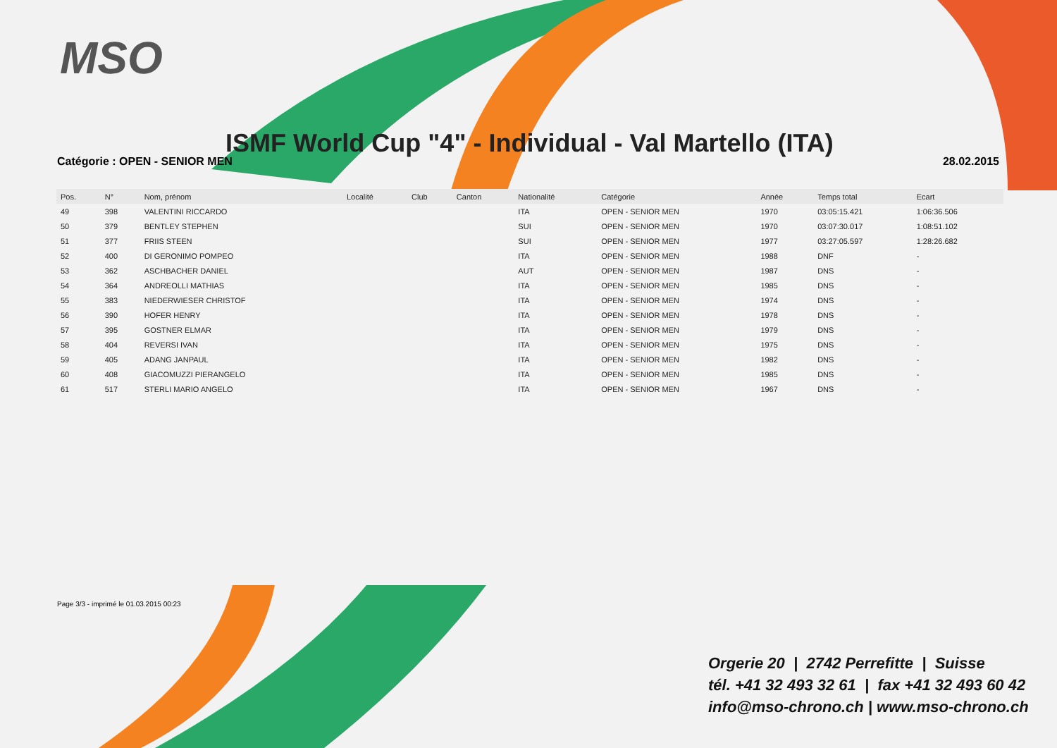MSO
ISMF World Cup "4" - Individual - Val Martello (ITA)
Catégorie : OPEN - SENIOR MEN 28.02.2015
| Pos. | N° | Nom, prénom | Localité | Club | Canton | Nationalité | Catégorie | Année | Temps total | Ecart |
| --- | --- | --- | --- | --- | --- | --- | --- | --- | --- | --- |
| 49 | 398 | VALENTINI RICCARDO | | | | ITA | OPEN - SENIOR MEN | 1970 | 03:05:15.421 | 1:06:36.506 |
| 50 | 379 | BENTLEY STEPHEN | | | | SUI | OPEN - SENIOR MEN | 1970 | 03:07:30.017 | 1:08:51.102 |
| 51 | 377 | FRIIS STEEN | | | | SUI | OPEN - SENIOR MEN | 1977 | 03:27:05.597 | 1:28:26.682 |
| 52 | 400 | DI GERONIMO POMPEO | | | | ITA | OPEN - SENIOR MEN | 1988 | DNF | - |
| 53 | 362 | ASCHBACHER DANIEL | | | | AUT | OPEN - SENIOR MEN | 1987 | DNS | - |
| 54 | 364 | ANDREOLLI MATHIAS | | | | ITA | OPEN - SENIOR MEN | 1985 | DNS | - |
| 55 | 383 | NIEDERWIESER CHRISTOF | | | | ITA | OPEN - SENIOR MEN | 1974 | DNS | - |
| 56 | 390 | HOFER HENRY | | | | ITA | OPEN - SENIOR MEN | 1978 | DNS | - |
| 57 | 395 | GOSTNER ELMAR | | | | ITA | OPEN - SENIOR MEN | 1979 | DNS | - |
| 58 | 404 | REVERSI IVAN | | | | ITA | OPEN - SENIOR MEN | 1975 | DNS | - |
| 59 | 405 | ADANG JANPAUL | | | | ITA | OPEN - SENIOR MEN | 1982 | DNS | - |
| 60 | 408 | GIACOMUZZI PIERANGELO | | | | ITA | OPEN - SENIOR MEN | 1985 | DNS | - |
| 61 | 517 | STERLI MARIO ANGELO | | | | ITA | OPEN - SENIOR MEN | 1967 | DNS | - |
Page 3/3 - imprimé le 01.03.2015 00:23
Orgerie 20 | 2742 Perrefitte | Suisse
tél. +41 32 493 32 61 | fax +41 32 493 60 42
info@mso-chrono.ch | www.mso-chrono.ch